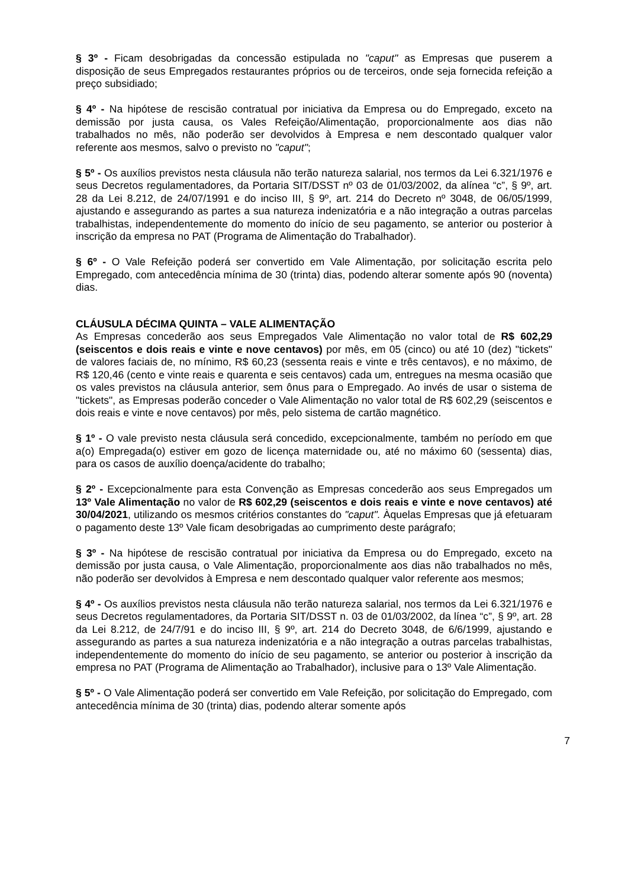§ 3º - Ficam desobrigadas da concessão estipulada no "caput" as Empresas que puserem a disposição de seus Empregados restaurantes próprios ou de terceiros, onde seja fornecida refeição a preço subsidiado;
§ 4º - Na hipótese de rescisão contratual por iniciativa da Empresa ou do Empregado, exceto na demissão por justa causa, os Vales Refeição/Alimentação, proporcionalmente aos dias não trabalhados no mês, não poderão ser devolvidos à Empresa e nem descontado qualquer valor referente aos mesmos, salvo o previsto no "caput";
§ 5º - Os auxílios previstos nesta cláusula não terão natureza salarial, nos termos da Lei 6.321/1976 e seus Decretos regulamentadores, da Portaria SIT/DSST nº 03 de 01/03/2002, da alínea “c”, § 9º, art. 28 da Lei 8.212, de 24/07/1991 e do inciso III, § 9º, art. 214 do Decreto nº 3048, de 06/05/1999, ajustando e assegurando as partes a sua natureza indenizatória e a não integração a outras parcelas trabalhistas, independentemente do momento do início de seu pagamento, se anterior ou posterior à inscrição da empresa no PAT (Programa de Alimentação do Trabalhador).
§ 6º - O Vale Refeição poderá ser convertido em Vale Alimentação, por solicitação escrita pelo Empregado, com antecedência mínima de 30 (trinta) dias, podendo alterar somente após 90 (noventa) dias.
CLÁUSULA DÉCIMA QUINTA – VALE ALIMENTAÇÃO
As Empresas concederão aos seus Empregados Vale Alimentação no valor total de R$ 602,29 (seiscentos e dois reais e vinte e nove centavos) por mês, em 05 (cinco) ou até 10 (dez) "tickets" de valores faciais de, no mínimo, R$ 60,23 (sessenta reais e vinte e três centavos), e no máximo, de R$ 120,46 (cento e vinte reais e quarenta e seis centavos) cada um, entregues na mesma ocasião que os vales previstos na cláusula anterior, sem ônus para o Empregado. Ao invés de usar o sistema de "tickets", as Empresas poderão conceder o Vale Alimentação no valor total de R$ 602,29 (seiscentos e dois reais e vinte e nove centavos) por mês, pelo sistema de cartão magnético.
§ 1º - O vale previsto nesta cláusula será concedido, excepcionalmente, também no período em que a(o) Empregada(o) estiver em gozo de licença maternidade ou, até no máximo 60 (sessenta) dias, para os casos de auxílio doença/acidente do trabalho;
§ 2º - Excepcionalmente para esta Convenção as Empresas concederão aos seus Empregados um 13º Vale Alimentação no valor de R$ 602,29 (seiscentos e dois reais e vinte e nove centavos) até 30/04/2021, utilizando os mesmos critérios constantes do "caput". Àquelas Empresas que já efetuaram o pagamento deste 13º Vale ficam desobrigadas ao cumprimento deste parágrafo;
§ 3º - Na hipótese de rescisão contratual por iniciativa da Empresa ou do Empregado, exceto na demissão por justa causa, o Vale Alimentação, proporcionalmente aos dias não trabalhados no mês, não poderão ser devolvidos à Empresa e nem descontado qualquer valor referente aos mesmos;
§ 4º - Os auxílios previstos nesta cláusula não terão natureza salarial, nos termos da Lei 6.321/1976 e seus Decretos regulamentadores, da Portaria SIT/DSST n. 03 de 01/03/2002, da línea “c”, § 9º, art. 28 da Lei 8.212, de 24/7/91 e do inciso III, § 9º, art. 214 do Decreto 3048, de 6/6/1999, ajustando e assegurando as partes a sua natureza indenizatória e a não integração a outras parcelas trabalhistas, independentemente do momento do início de seu pagamento, se anterior ou posterior à inscrição da empresa no PAT (Programa de Alimentação ao Trabalhador), inclusive para o 13º Vale Alimentação.
§ 5º - O Vale Alimentação poderá ser convertido em Vale Refeição, por solicitação do Empregado, com antecedência mínima de 30 (trinta) dias, podendo alterar somente após
7